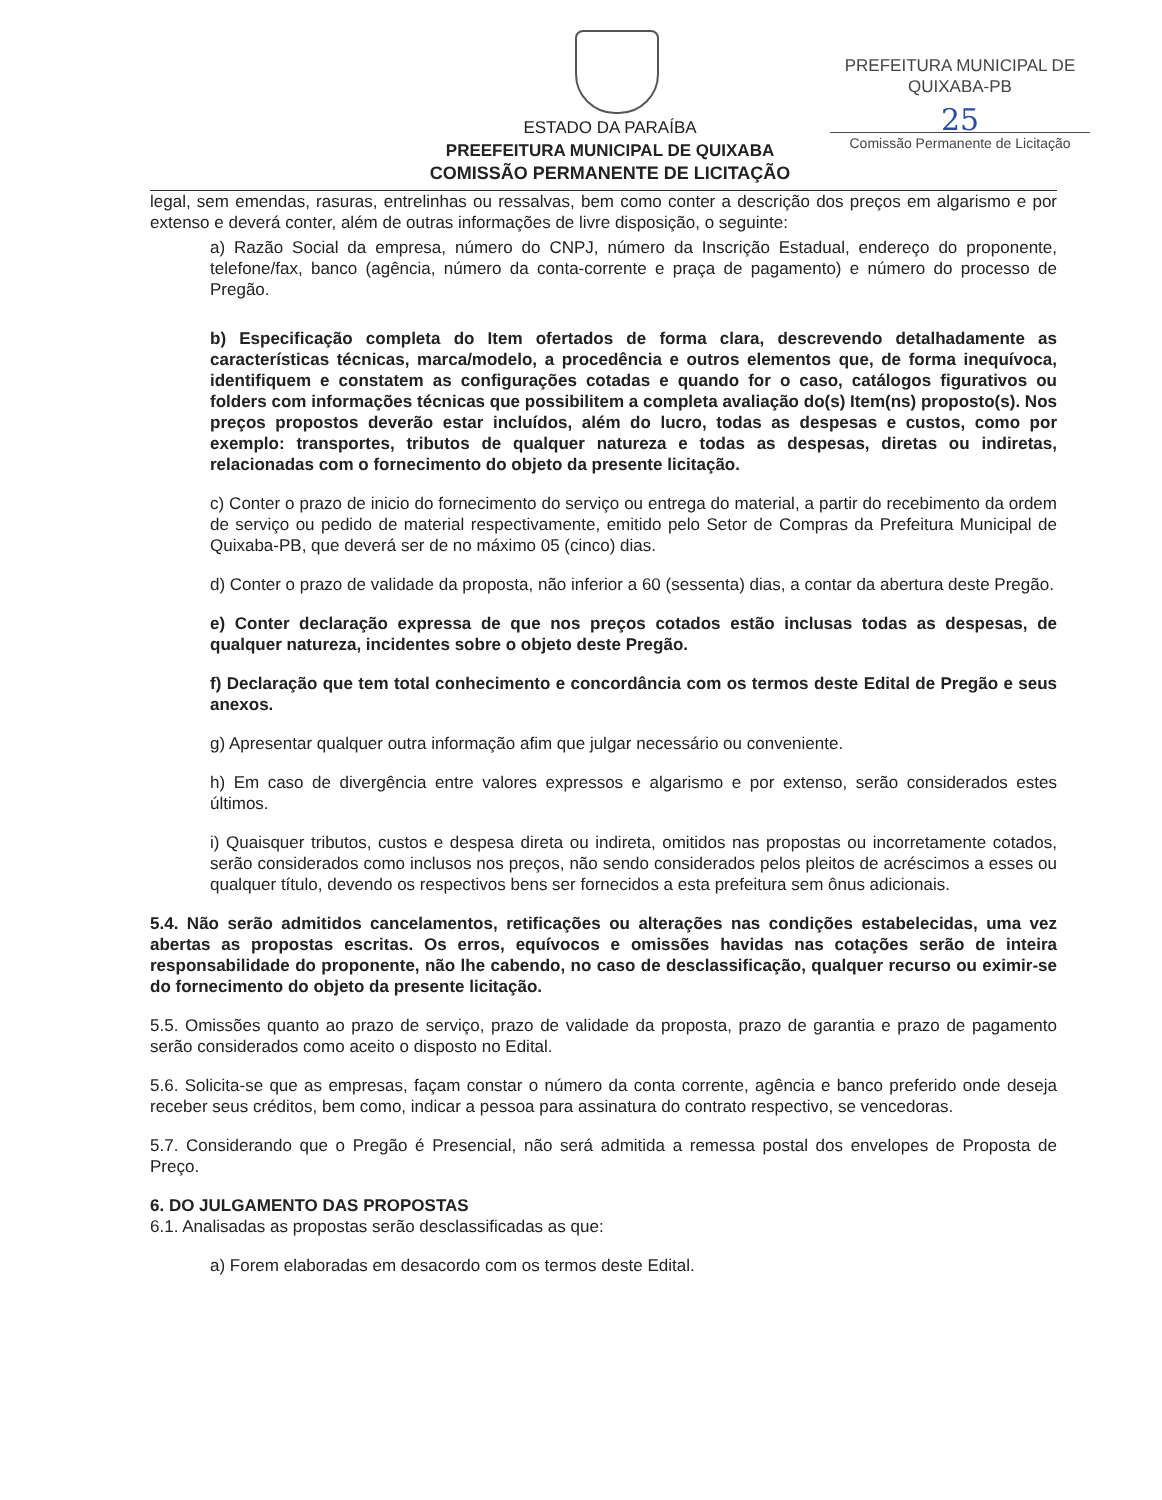PREFEITURA MUNICIPAL DE QUIXABA-PB
25
Comissão Permanente de Licitação
ESTADO DA PARAÍBA
PREEFEITURA MUNICIPAL DE QUIXABA
COMISSÃO PERMANENTE DE LICITAÇÃO
legal, sem emendas, rasuras, entrelinhas ou ressalvas, bem como conter a descrição dos preços em algarismo e por extenso e deverá conter, além de outras informações de livre disposição, o seguinte:
a) Razão Social da empresa, número do CNPJ, número da Inscrição Estadual, endereço do proponente, telefone/fax, banco (agência, número da conta-corrente e praça de pagamento) e número do processo de Pregão.
b) Especificação completa do Item ofertados de forma clara, descrevendo detalhadamente as características técnicas, marca/modelo, a procedência e outros elementos que, de forma inequívoca, identifiquem e constatem as configurações cotadas e quando for o caso, catálogos figurativos ou folders com informações técnicas que possibilitem a completa avaliação do(s) Item(ns) proposto(s). Nos preços propostos deverão estar incluídos, além do lucro, todas as despesas e custos, como por exemplo: transportes, tributos de qualquer natureza e todas as despesas, diretas ou indiretas, relacionadas com o fornecimento do objeto da presente licitação.
c) Conter o prazo de inicio do fornecimento do serviço ou entrega do material, a partir do recebimento da ordem de serviço ou pedido de material respectivamente, emitido pelo Setor de Compras da Prefeitura Municipal de Quixaba-PB, que deverá ser de no máximo 05 (cinco) dias.
d) Conter o prazo de validade da proposta, não inferior a 60 (sessenta) dias, a contar da abertura deste Pregão.
e) Conter declaração expressa de que nos preços cotados estão inclusas todas as despesas, de qualquer natureza, incidentes sobre o objeto deste Pregão.
f) Declaração que tem total conhecimento e concordância com os termos deste Edital de Pregão e seus anexos.
g) Apresentar qualquer outra informação afim que julgar necessário ou conveniente.
h) Em caso de divergência entre valores expressos e algarismo e por extenso, serão considerados estes últimos.
i) Quaisquer tributos, custos e despesa direta ou indireta, omitidos nas propostas ou incorretamente cotados, serão considerados como inclusos nos preços, não sendo considerados pelos pleitos de acréscimos a esses ou qualquer título, devendo os respectivos bens ser fornecidos a esta prefeitura sem ônus adicionais.
5.4. Não serão admitidos cancelamentos, retificações ou alterações nas condições estabelecidas, uma vez abertas as propostas escritas. Os erros, equívocos e omissões havidas nas cotações serão de inteira responsabilidade do proponente, não lhe cabendo, no caso de desclassificação, qualquer recurso ou eximir-se do fornecimento do objeto da presente licitação.
5.5. Omissões quanto ao prazo de serviço, prazo de validade da proposta, prazo de garantia e prazo de pagamento serão considerados como aceito o disposto no Edital.
5.6. Solicita-se que as empresas, façam constar o número da conta corrente, agência e banco preferido onde deseja receber seus créditos, bem como, indicar a pessoa para assinatura do contrato respectivo, se vencedoras.
5.7. Considerando que o Pregão é Presencial, não será admitida a remessa postal dos envelopes de Proposta de Preço.
6. DO JULGAMENTO DAS PROPOSTAS
6.1. Analisadas as propostas serão desclassificadas as que:
a) Forem elaboradas em desacordo com os termos deste Edital.